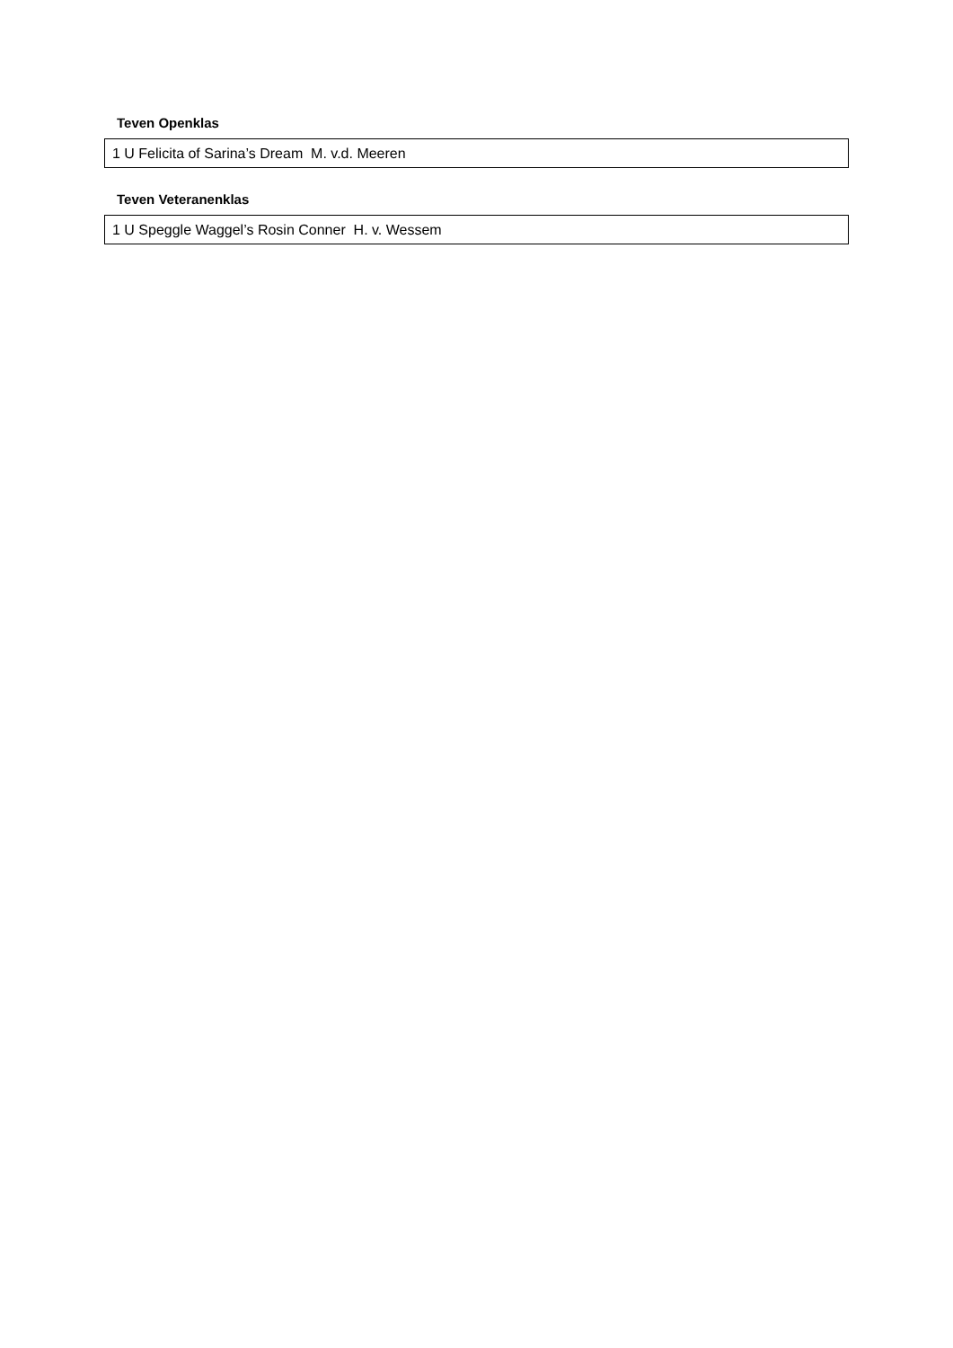Teven Openklas
| 1 U Felicita of Sarina’s Dream M. v.d. Meeren |
Teven Veteranenklas
| 1 U Speggle Waggel’s Rosin Conner H. v. Wessem |